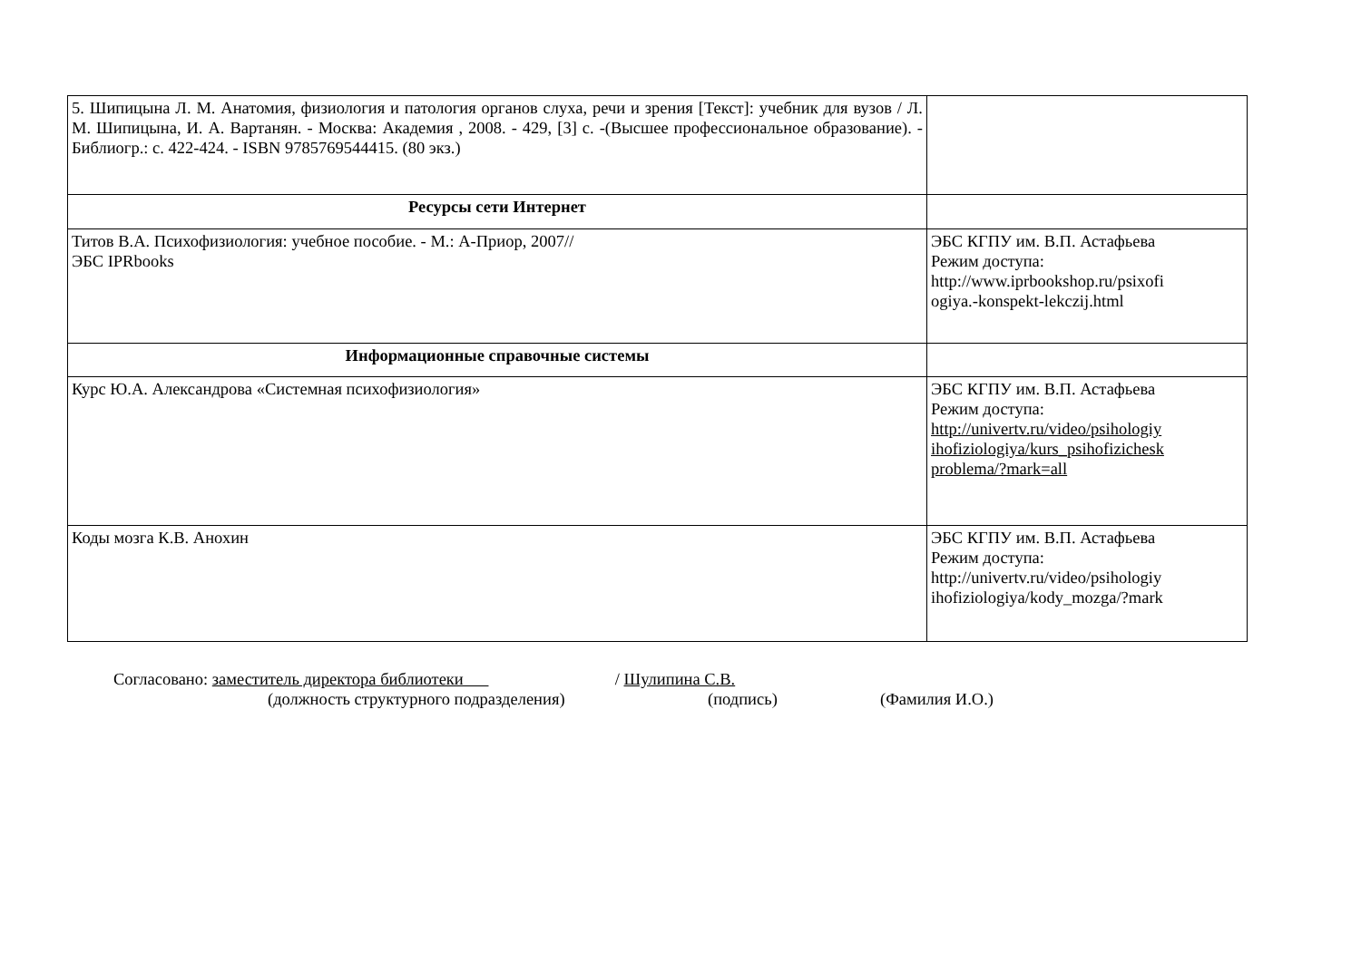| 5. Шипицына Л. М. Анатомия, физиология и патология органов слуха, речи и зрения [Текст]: учебник для вузов / Л. М. Шипицына, И. А. Вартанян. - Москва: Академия , 2008. - 429, [3] с. -(Высшее профессиональное образование). - Библиогр.: с. 422-424. - ISBN 9785769544415. (80 экз.) | |
| Ресурсы сети Интернет | |
| Титов В.А. Психофизиология: учебное пособие. - М.: А-Приор, 2007// ЭБС IPRbooks | ЭБС КГПУ им. В.П. Астафьева Режим доступа: http://www.iprbookshop.ru/psixofi ogiya.-konspekt-lekczij.html |
| Информационные справочные системы | |
| Курс Ю.А. Александрова «Системная психофизиология» | ЭБС КГПУ им. В.П. Астафьева Режим доступа: http://univertv.ru/video/psihologiy ihofiziologiya/kurs_psihofizichesk problema/?mark=all |
| Коды мозга К.В. Анохин | ЭБС КГПУ им. В.П. Астафьева Режим доступа: http://univertv.ru/video/psihologiy ihofiziologiya/kody_mozga/?mark |
Согласовано: заместитель директора библиотеки / Шулипина С.В.
(должность структурного подразделения) (подпись) (Фамилия И.О.)